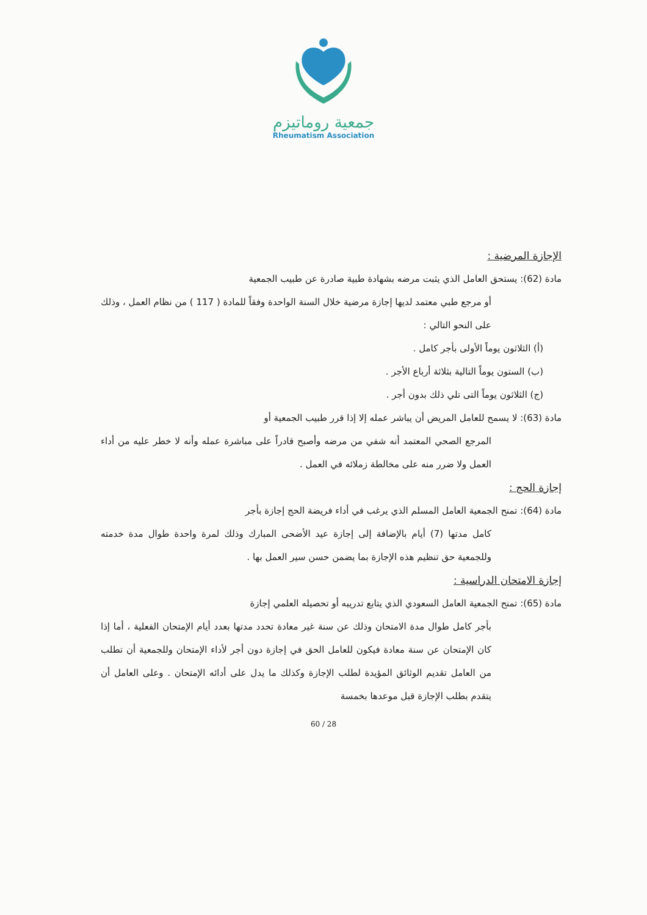جمعية روماتيزم
Rheumatism Association
الإجازة المرضية :
مادة (62): يستحق العامل الذي يثبت مرضه بشهادة طبية صادرة عن طبيب الجمعية
أو مرجع طبي معتمد لديها إجازة مرضية خلال السنة الواحدة وفقاً للمادة ( 117 ) من نظام العمل ، وذلك على النحو التالي :
(أ) الثلاثون يوماً الأولى بأجر كامل .
(ب) الستون يوماً التالية بثلاثة أرباع الأجر .
(ج) الثلاثون يوماً التى تلي ذلك بدون أجر .
مادة (63): لا يسمح للعامل المريض أن يباشر عمله إلا إذا قرر طبيب الجمعية أو
المرجع الصحي المعتمد أنه شفي من مرضه وأصبح قادراً على مباشرة عمله وأنه لا خطر عليه من أداء العمل ولا ضرر منه على مخالطة زملائه في العمل .
إجازة الحج :
مادة (64): تمنح الجمعية العامل المسلم الذي يرغب في أداء فريضة الحج إجازة بأجر
كامل مدتها (7) أيام بالإضافة إلى إجازة عيد الأضحى المبارك وذلك لمرة واحدة طوال مدة خدمته وللجمعية حق تنظيم هذه الإجازة بما يضمن حسن سير العمل بها .
إجازة الامتحان الدراسية :
مادة (65): تمنح الجمعية العامل السعودي الذي يتابع تدريبه أو تحصيله العلمي إجازة
بأجر كامل طوال مدة الامتحان وذلك عن سنة غير معادة تحدد مدتها بعدد أيام الإمتحان الفعلية ، أما إذا كان الإمتحان عن سنة معادة فيكون للعامل الحق في إجازة دون أجر لأداء الإمتحان وللجمعية أن تطلب من العامل تقديم الوثائق المؤيدة لطلب الإجازة وكذلك ما يدل على أدائه الإمتحان . وعلى العامل أن يتقدم بطلب الإجازة قبل موعدها بخمسة
60 / 28